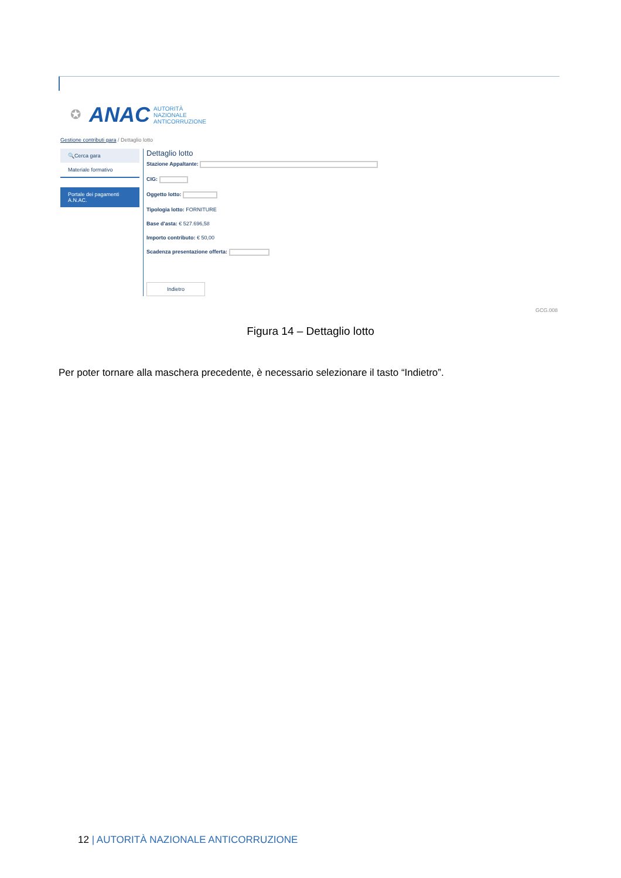✪ ANAC
AUTORITÀ
NAZIONALE
ANTICORRUZIONE
Gestione contributi gara / Dettaglio lotto
🔍Cerca gara
Materiale formativo
Portale dei pagamenti A.N.AC.
Dettaglio lotto
Stazione Appaltante:
CIG:
Oggetto lotto:
Tipologia lotto: FORNITURE
Base d'asta: € 527.696,58
Importo contributo: € 50,00
Scadenza presentazione offerta:
Indietro
GCG.008
Figura 14 – Dettaglio lotto
Per poter tornare alla maschera precedente, è necessario selezionare il tasto “Indietro”.
12 | AUTORITÀ NAZIONALE ANTICORRUZIONE